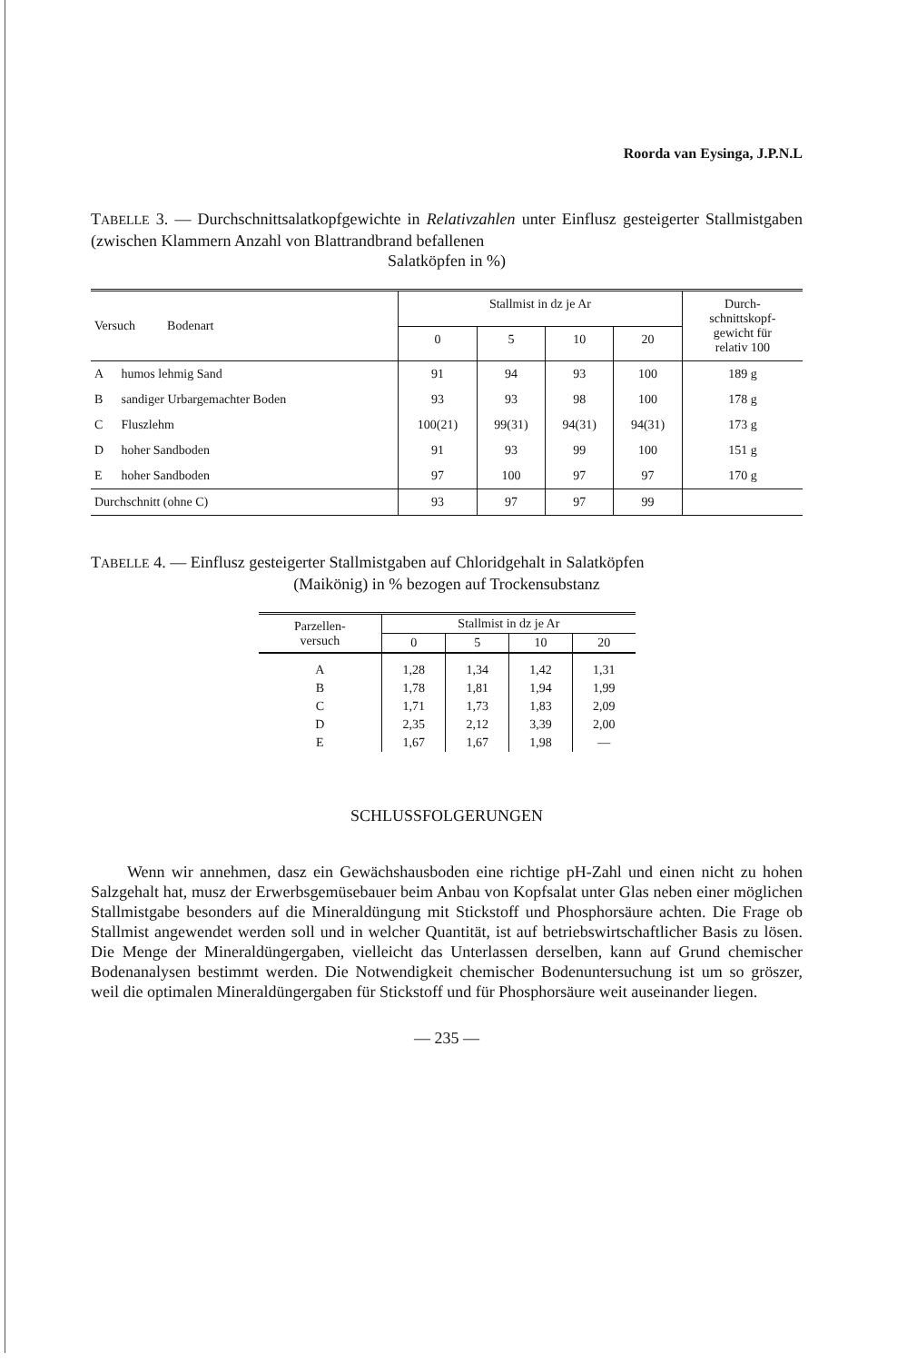Roorda van Eysinga, J.P.N.L
TABELLE 3. — Durchschnittsalatkopfgewichte in Relativzahlen unter Einflusz gesteigerter Stallmistgaben (zwischen Klammern Anzahl von Blattrandbrand befallenen
Salatköpfen in %)
| Versuch Bodenart | | Stallmist in dz je Ar | | | | Durch- schnittskopf- gewicht für relativ 100 |
| --- | --- | --- | --- | --- | --- | --- |
| | | 0 | 5 | 10 | 20 | |
| A | humos lehmig Sand | 91 | 94 | 93 | 100 | 189 g |
| B | sandiger Urbargemachter Boden | 93 | 93 | 98 | 100 | 178 g |
| C | Fluszlehm | 100(21) | 99(31) | 94(31) | 94(31) | 173 g |
| D | hoher Sandboden | 91 | 93 | 99 | 100 | 151 g |
| E | hoher Sandboden | 97 | 100 | 97 | 97 | 170 g |
| Durchschnitt (ohne C) | | 93 | 97 | 97 | 99 | |
TABELLE 4. — Einflusz gesteigerter Stallmistgaben auf Chloridgehalt in Salatköpfen
(Maikönig) in % bezogen auf Trockensubstanz
| Parzellen- versuch | Stallmist in dz je Ar | | | |
| --- | --- | --- | --- | --- |
| | 0 | 5 | 10 | 20 |
| A | 1,28 | 1,34 | 1,42 | 1,31 |
| B | 1,78 | 1,81 | 1,94 | 1,99 |
| C | 1,71 | 1,73 | 1,83 | 2,09 |
| D | 2,35 | 2,12 | 3,39 | 2,00 |
| E | 1,67 | 1,67 | 1,98 | — |
SCHLUSSFOLGERUNGEN
Wenn wir annehmen, dasz ein Gewächshausboden eine richtige pH-Zahl und einen nicht zu hohen Salzgehalt hat, musz der Erwerbsgemüsebauer beim Anbau von Kopfsalat unter Glas neben einer möglichen Stallmistgabe besonders auf die Mineraldüngung mit Stickstoff und Phosphorsäure achten. Die Frage ob Stallmist angewendet werden soll und in welcher Quantität, ist auf betriebswirtschaftlicher Basis zu lösen. Die Menge der Mineraldüngergaben, vielleicht das Unterlassen derselben, kann auf Grund chemischer Bodenanalysen bestimmt werden. Die Notwendigkeit chemischer Bodenuntersuchung ist um so gröszer, weil die optimalen Mineraldüngergaben für Stickstoff und für Phosphorsäure weit auseinander liegen.
— 235 —